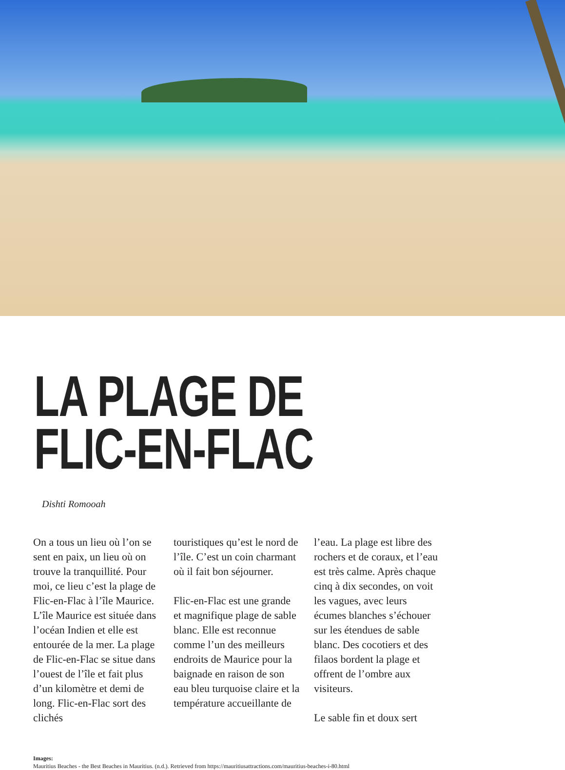LA PLAGE DE
FLIC-EN-FLAC
Dishti Romooah
On a tous un lieu où l’on se sent en paix, un lieu où on trouve la tranquillité. Pour moi, ce lieu c’est la plage de Flic-en-Flac à l’île Maurice. L’île Maurice est située dans l’océan Indien et elle est entourée de la mer. La plage de Flic-en-Flac se situe dans l’ouest de l’île et fait plus d’un kilomètre et demi de long. Flic-en-Flac sort des clichés
touristiques qu’est le nord de l’île. C’est un coin charmant où il fait bon séjourner.
Flic-en-Flac est une grande et magnifique plage de sable blanc. Elle est reconnue comme l’un des meilleurs endroits de Maurice pour la baignade en raison de son eau bleu turquoise claire et la température accueillante de
l’eau. La plage est libre des rochers et de coraux, et l’eau est très calme. Après chaque cinq à dix secondes, on voit les vagues, avec leurs écumes blanches s’échouer sur les étendues de sable blanc. Des cocotiers et des filaos bordent la plage et offrent de l’ombre aux visiteurs.
Le sable fin et doux sert
Images:
Mauritius Beaches - the Best Beaches in Mauritius. (n.d.). Retrieved from https://mauritiusattractions.com/mauritius-beaches-i-80.html